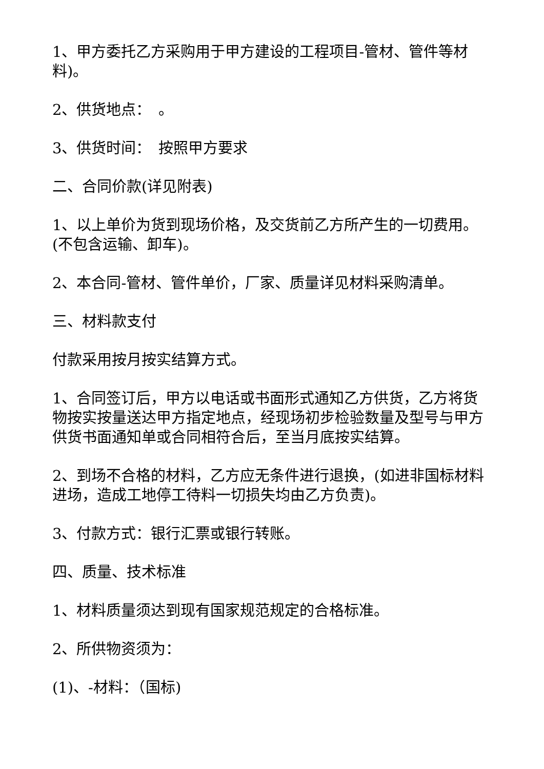1、甲方委托乙方采购用于甲方建设的工程项目-管材、管件等材料)。
2、供货地点：　。
3、供货时间：　按照甲方要求
二、合同价款(详见附表)
1、以上单价为货到现场价格，及交货前乙方所产生的一切费用。(不包含运输、卸车)。
2、本合同-管材、管件单价，厂家、质量详见材料采购清单。
三、材料款支付
付款采用按月按实结算方式。
1、合同签订后，甲方以电话或书面形式通知乙方供货，乙方将货物按实按量送达甲方指定地点，经现场初步检验数量及型号与甲方供货书面通知单或合同相符合后，至当月底按实结算。
2、到场不合格的材料，乙方应无条件进行退换，(如进非国标材料进场，造成工地停工待料一切损失均由乙方负责)。
3、付款方式：银行汇票或银行转账。
四、质量、技术标准
1、材料质量须达到现有国家规范规定的合格标准。
2、所供物资须为：
(1)、-材料：（国标)